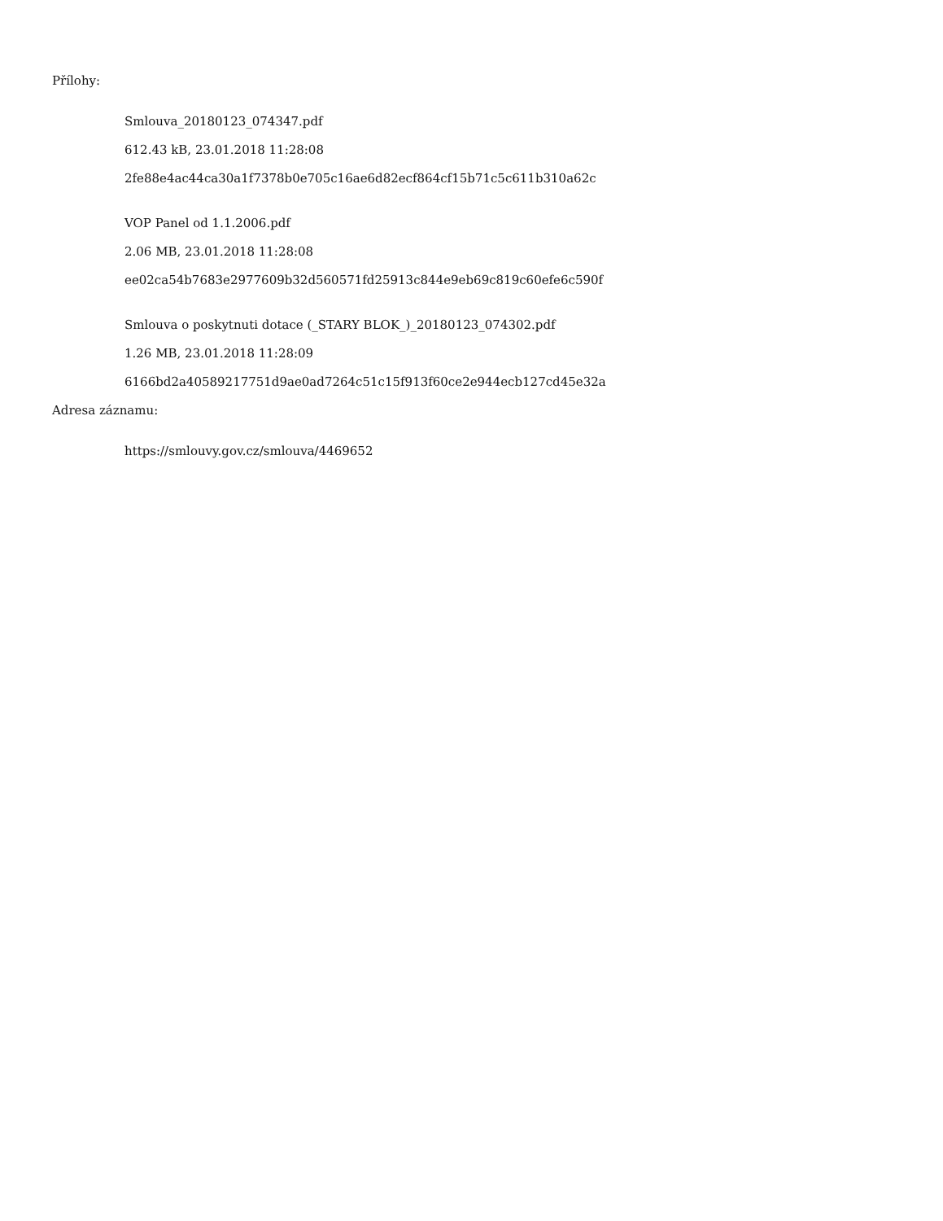Přílohy:
Smlouva_20180123_074347.pdf
612.43 kB, 23.01.2018 11:28:08
2fe88e4ac44ca30a1f7378b0e705c16ae6d82ecf864cf15b71c5c611b310a62c
VOP Panel od 1.1.2006.pdf
2.06 MB, 23.01.2018 11:28:08
ee02ca54b7683e2977609b32d560571fd25913c844e9eb69c819c60efe6c590f
Smlouva o poskytnuti dotace (_STARY BLOK_)_20180123_074302.pdf
1.26 MB, 23.01.2018 11:28:09
6166bd2a40589217751d9ae0ad7264c51c15f913f60ce2e944ecb127cd45e32a
Adresa záznamu:
https://smlouvy.gov.cz/smlouva/4469652